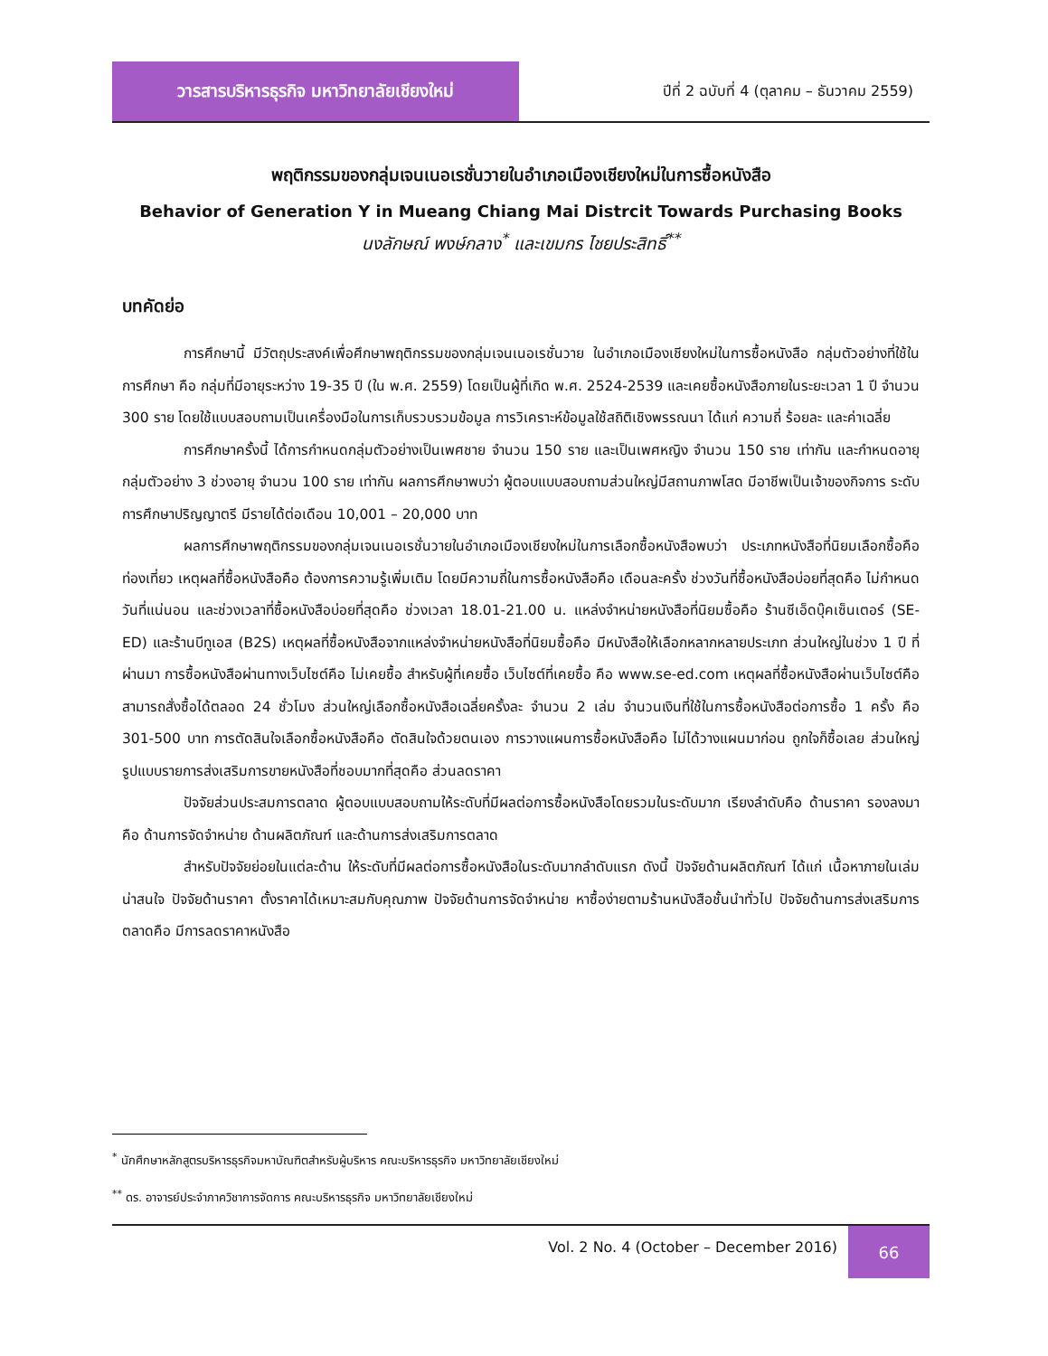วารสารบริหารธุรกิจ มหาวิทยาลัยเชียงใหม่
ปีที่ 2 ฉบับที่ 4 (ตุลาคม – ธันวาคม 2559)
พฤติกรรมของกลุ่มเจนเนอเรชั่นวายในอำเภอเมืองเชียงใหม่ในการซื้อหนังสือ
Behavior of Generation Y in Mueang Chiang Mai Distrcit Towards Purchasing Books
นงลักษณ์ พงษ์กลาง<sup>*</sup> และเขมกร ไชยประสิทธิ์<sup>**</sup>
บทคัดย่อ
การศึกษานี้ มีวัตถุประสงค์เพื่อศึกษาพฤติกรรมของกลุ่มเจนเนอเรชั่นวาย ในอำเภอเมืองเชียงใหม่ในการซื้อหนังสือ กลุ่มตัวอย่างที่ใช้ในการศึกษา คือ กลุ่มที่มีอายุระหว่าง 19-35 ปี (ใน พ.ศ. 2559) โดยเป็นผู้ที่เกิด พ.ศ. 2524-2539 และเคยซื้อหนังสือภายในระยะเวลา 1 ปี จำนวน 300 ราย โดยใช้แบบสอบถามเป็นเครื่องมือในการเก็บรวบรวมข้อมูล การวิเคราะห์ข้อมูลใช้สถิติเชิงพรรณนา ได้แก่ ความถี่ ร้อยละ และค่าเฉลี่ย
การศึกษาครั้งนี้ ได้การกำหนดกลุ่มตัวอย่างเป็นเพศชาย จำนวน 150 ราย และเป็นเพศหญิง จำนวน 150 ราย เท่ากัน และกำหนดอายุกลุ่มตัวอย่าง 3 ช่วงอายุ จำนวน 100 ราย เท่ากัน ผลการศึกษาพบว่า ผู้ตอบแบบสอบถามส่วนใหญ่มีสถานภาพโสด มีอาชีพเป็นเจ้าของกิจการ ระดับการศึกษาปริญญาตรี มีรายได้ต่อเดือน 10,001 – 20,000 บาท
ผลการศึกษาพฤติกรรมของกลุ่มเจนเนอเรชั่นวายในอำเภอเมืองเชียงใหม่ในการเลือกซื้อหนังสือพบว่า ประเภทหนังสือที่นิยมเลือกซื้อคือ ท่องเที่ยว เหตุผลที่ซื้อหนังสือคือ ต้องการความรู้เพิ่มเติม โดยมีความถี่ในการซื้อหนังสือคือ เดือนละครั้ง ช่วงวันที่ซื้อหนังสือบ่อยที่สุดคือ ไม่กำหนดวันที่แน่นอน และช่วงเวลาที่ซื้อหนังสือบ่อยที่สุดคือ ช่วงเวลา 18.01-21.00 น. แหล่งจำหน่ายหนังสือที่นิยมซื้อคือ ร้านซีเอ็ดบุ๊คเซ็นเตอร์ (SE-ED) และร้านบีทูเอส (B2S) เหตุผลที่ซื้อหนังสือจากแหล่งจำหน่ายหนังสือที่นิยมซื้อคือ มีหนังสือให้เลือกหลากหลายประเภท ส่วนใหญ่ในช่วง 1 ปี ที่ผ่านมา การซื้อหนังสือผ่านทางเว็บไซต์คือ ไม่เคยซื้อ สำหรับผู้ที่เคยซื้อ เว็บไซต์ที่เคยซื้อ คือ www.se-ed.com เหตุผลที่ซื้อหนังสือผ่านเว็บไซต์คือ สามารถสั่งซื้อได้ตลอด 24 ชั่วโมง ส่วนใหญ่เลือกซื้อหนังสือเฉลี่ยครั้งละ จำนวน 2 เล่ม จำนวนเงินที่ใช้ในการซื้อหนังสือต่อการซื้อ 1 ครั้ง คือ 301-500 บาท การตัดสินใจเลือกซื้อหนังสือคือ ตัดสินใจด้วยตนเอง การวางแผนการซื้อหนังสือคือ ไม่ได้วางแผนมาก่อน ถูกใจก็ซื้อเลย ส่วนใหญ่รูปแบบรายการส่งเสริมการขายหนังสือที่ชอบมากที่สุดคือ ส่วนลดราคา
ปัจจัยส่วนประสมการตลาด ผู้ตอบแบบสอบถามให้ระดับที่มีผลต่อการซื้อหนังสือโดยรวมในระดับมาก เรียงลำดับคือ ด้านราคา รองลงมาคือ ด้านการจัดจำหน่าย ด้านผลิตภัณฑ์ และด้านการส่งเสริมการตลาด
สำหรับปัจจัยย่อยในแต่ละด้าน ให้ระดับที่มีผลต่อการซื้อหนังสือในระดับมากลำดับแรก ดังนี้ ปัจจัยด้านผลิตภัณฑ์ ได้แก่ เนื้อหาภายในเล่มน่าสนใจ ปัจจัยด้านราคา ตั้งราคาได้เหมาะสมกับคุณภาพ ปัจจัยด้านการจัดจำหน่าย หาซื้อง่ายตามร้านหนังสือชั้นนำทั่วไป ปัจจัยด้านการส่งเสริมการตลาดคือ มีการลดราคาหนังสือ
<sup>*</sup> นักศึกษาหลักสูตรบริหารธุรกิจมหาบัณฑิตสำหรับผู้บริหาร คณะบริหารธุรกิจ มหาวิทยาลัยเชียงใหม่
<sup>**</sup> ดร. อาจารย์ประจำภาควิชาการจัดการ คณะบริหารธุรกิจ มหาวิทยาลัยเชียงใหม่
Vol. 2 No. 4 (October – December 2016) 66